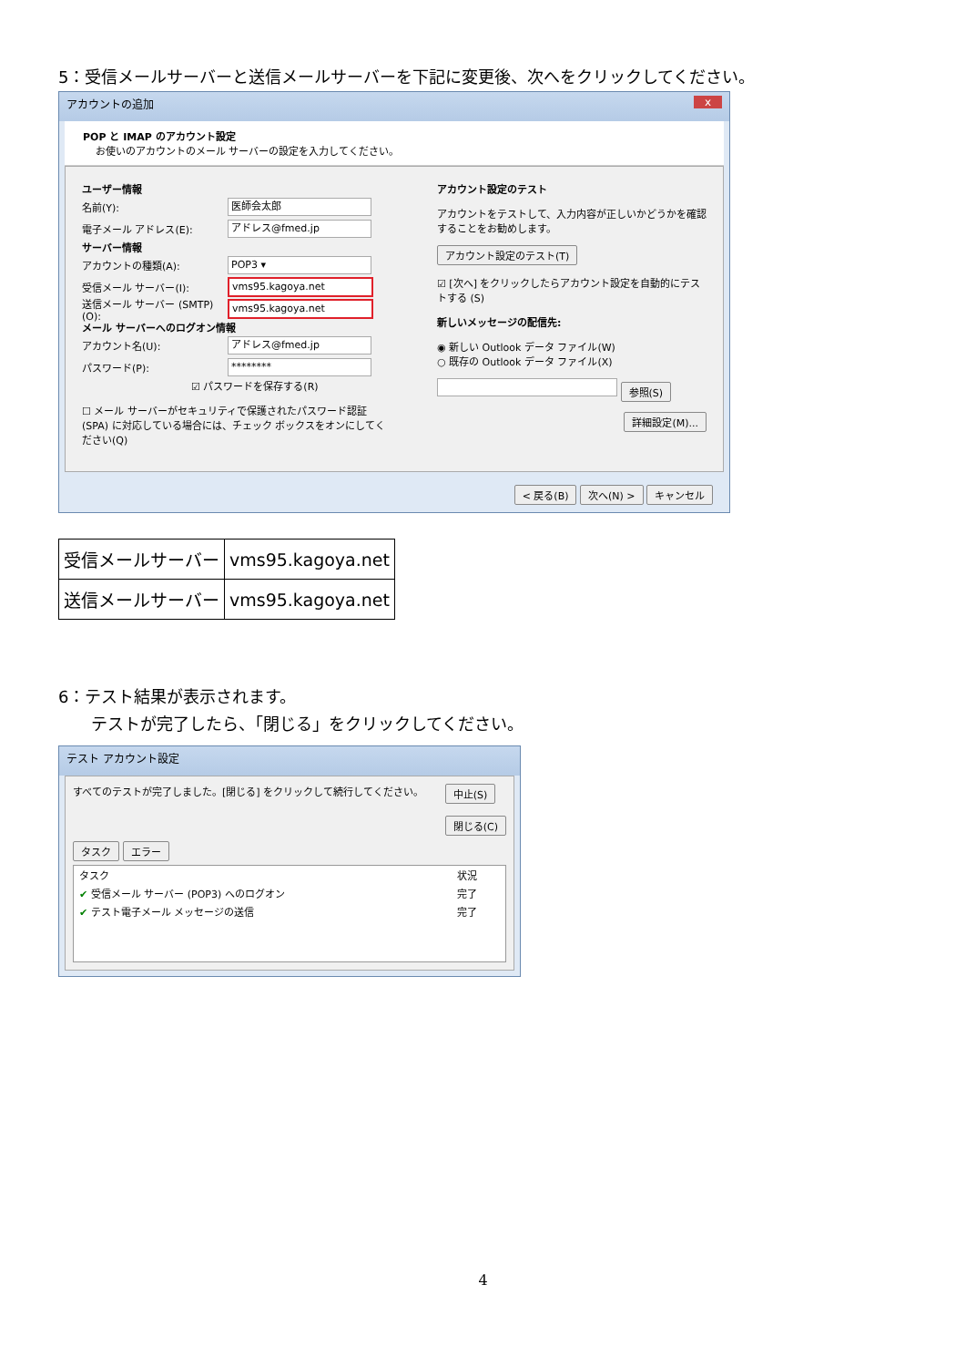5：受信メールサーバーと送信メールサーバーを下記に変更後、次へをクリックしてください。
アカウントの追加 x
POP と IMAP のアカウント設定
お使いのアカウントのメール サーバーの設定を入力してください。
ユーザー情報
名前(Y): 医師会太郎
電子メール アドレス(E): アドレス@fmed.jp
サーバー情報
アカウントの種類(A): POP3 ▾
受信メール サーバー(I): vms95.kagoya.net
送信メール サーバー (SMTP)(O): vms95.kagoya.net
メール サーバーへのログオン情報
アカウント名(U): アドレス@fmed.jp
パスワード(P): ********
☑ パスワードを保存する(R)
☐ メール サーバーがセキュリティで保護されたパスワード認証 (SPA) に対応している場合には、チェック ボックスをオンにしてください(Q)
アカウント設定のテスト
アカウントをテストして、入力内容が正しいかどうかを確認することをお勧めします。
アカウント設定のテスト(T)
☑ [次へ] をクリックしたらアカウント設定を自動的にテストする (S)
新しいメッセージの配信先:
◉ 新しい Outlook データ ファイル(W)
○ 既存の Outlook データ ファイル(X)
参照(S)
詳細設定(M)...
< 戻る(B) 次へ(N) > キャンセル
| 受信メールサーバー | vms95.kagoya.net |
| 送信メールサーバー | vms95.kagoya.net |
6：テスト結果が表示されます。
テストが完了したら、「閉じる」をクリックしてください。
テスト アカウント設定
すべてのテストが完了しました。[閉じる] をクリックして続行してください。 中止(S)
閉じる(C)
タスク エラー
| タスク | 状況 |
| --- | --- |
| ✔ 受信メール サーバー (POP3) へのログオン | 完了 |
| ✔ テスト電子メール メッセージの送信 | 完了 |
4